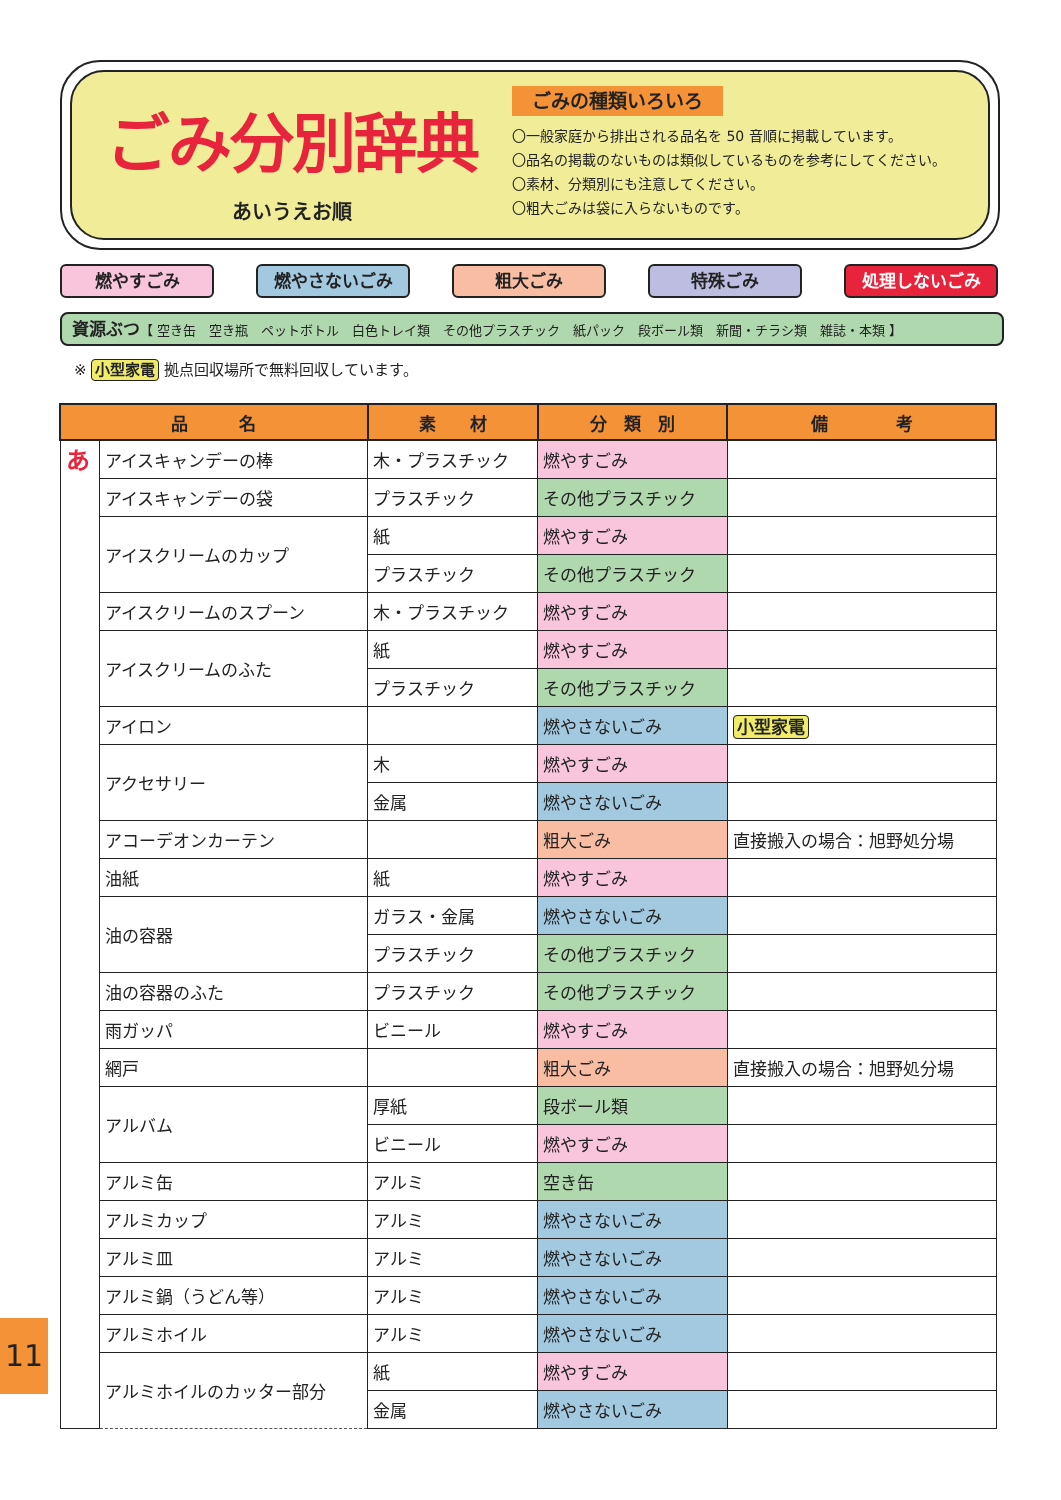ごみ分別辞典
あいうえお順
ごみの種類いろいろ
〇一般家庭から排出される品名を 50 音順に掲載しています。
〇品名の掲載のないものは類似しているものを参考にしてください。
〇素材、分類別にも注意してください。
〇粗大ごみは袋に入らないものです。
燃やすごみ 燃やさないごみ 粗大ごみ 特殊ごみ 処理しないごみ
資源ぶつ【 空き缶　空き瓶　ペットボトル　白色トレイ類　その他プラスチック　紙パック　段ボール類　新聞・チラシ類　雑誌・本類 】
※ 小型家電 拠点回収場所で無料回収しています。
| 品 名 | | 素 材 | 分 類 別 | 備 考 |
| --- | --- | --- | --- | --- |
| あ | アイスキャンデーの棒 | 木・プラスチック | 燃やすごみ | |
| | アイスキャンデーの袋 | プラスチック | その他プラスチック | |
| | アイスクリームのカップ | 紙 | 燃やすごみ | |
| | | プラスチック | その他プラスチック | |
| | アイスクリームのスプーン | 木・プラスチック | 燃やすごみ | |
| | アイスクリームのふた | 紙 | 燃やすごみ | |
| | | プラスチック | その他プラスチック | |
| | アイロン | | 燃やさないごみ | 小型家電 |
| | アクセサリー | 木 | 燃やすごみ | |
| | | 金属 | 燃やさないごみ | |
| | アコーデオンカーテン | | 粗大ごみ | 直接搬入の場合：旭野処分場 |
| | 油紙 | 紙 | 燃やすごみ | |
| | 油の容器 | ガラス・金属 | 燃やさないごみ | |
| | | プラスチック | その他プラスチック | |
| | 油の容器のふた | プラスチック | その他プラスチック | |
| | 雨ガッパ | ビニール | 燃やすごみ | |
| | 網戸 | | 粗大ごみ | 直接搬入の場合：旭野処分場 |
| | アルバム | 厚紙 | 段ボール類 | |
| | | ビニール | 燃やすごみ | |
| | アルミ缶 | アルミ | 空き缶 | |
| | アルミカップ | アルミ | 燃やさないごみ | |
| | アルミ皿 | アルミ | 燃やさないごみ | |
| | アルミ鍋（うどん等） | アルミ | 燃やさないごみ | |
| | アルミホイル | アルミ | 燃やさないごみ | |
| | アルミホイルのカッター部分 | 紙 | 燃やすごみ | |
| | | 金属 | 燃やさないごみ | |
11